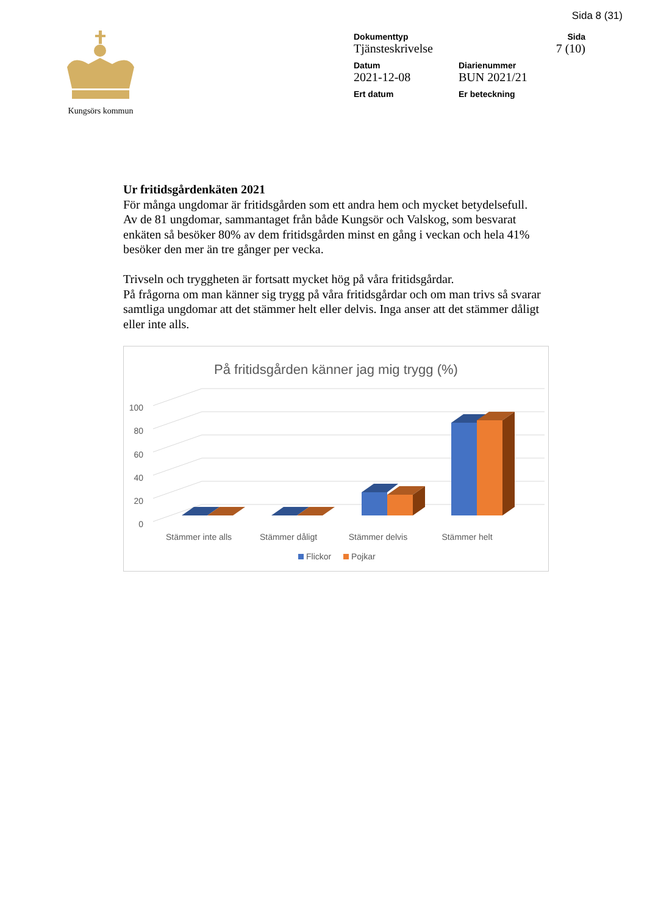Sida 8 (31)
Kungsörs kommun
Dokumenttyp
Tjänsteskrivelse
Sida
7 (10)
Datum
2021-12-08
Diarienummer
BUN 2021/21
Ert datum Er beteckning
Ur fritidsgårdenkäten 2021
För många ungdomar är fritidsgården som ett andra hem och mycket betydelsefull.
Av de 81 ungdomar, sammantaget från både Kungsör och Valskog, som besvarat enkäten så besöker 80% av dem fritidsgården minst en gång i veckan och hela 41% besöker den mer än tre gånger per vecka.
Trivseln och tryggheten är fortsatt mycket hög på våra fritidsgårdar.
På frågorna om man känner sig trygg på våra fritidsgårdar och om man trivs så svarar samtliga ungdomar att det stämmer helt eller delvis. Inga anser att det stämmer dåligt eller inte alls.
På fritidsgården känner jag mig trygg (%)
100
80
60
40
20
0
Stämmer inte alls
Stämmer dåligt
Stämmer delvis
Stämmer helt
Flickor
Pojkar